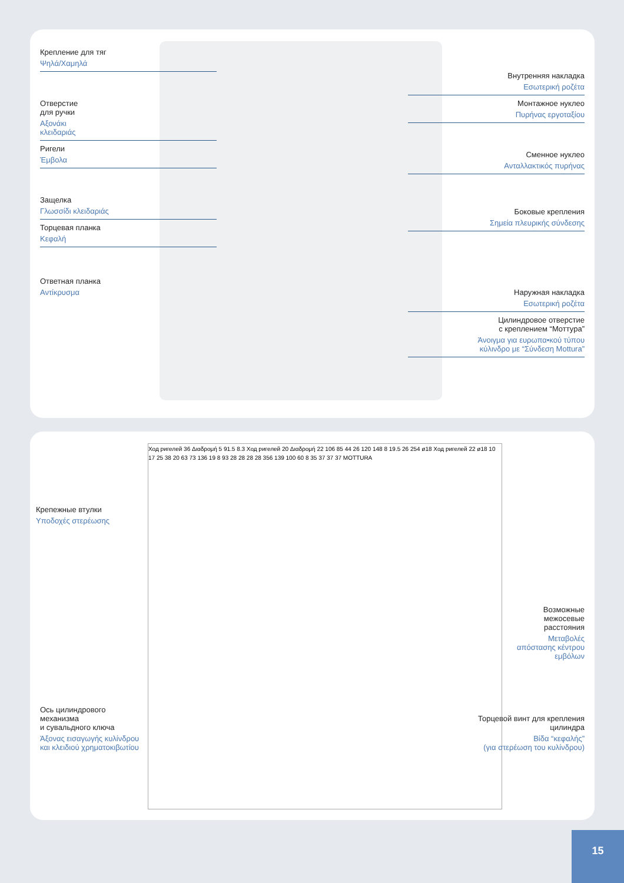Крепление для тяг
Ψηλά/Χαμηλά
Отверстие
для ручки
Αξονάκι
κλειδαριάς
Ригели
Έμβολα
Защелка
Γλωσσίδι κλειδαριάς
Торцевая планка
Κεφαλή
Ответная планка
Αντίκρυσμα
Внутренняя накладка
Εσωτερική ροζέτα
Монтажное нуклео
Πυρήνας εργοταξίου
Сменное нуклео
Ανταλλακτικός πυρήνας
Боковые крепления
Σημεία πλευρικής σύνδεσης
Наружная накладка
Εσωτερική ροζέτα
Цилиндровое отверстие
с креплением “Моттура”
Άνοιγμα για ευρωπα•κού τύπου
κύλινδρο με “Σύνδεση Mottura”
Ход ригелей 36 Διαδρομή 5 91.5 8.3 Ход ригелей 20 Διαδρομή 22 106 85 44 26 120 148 8 19.5 26 254 ø18 Ход ригелей 22 ø18 10 17 25 38 20 63 73 136 19 8 93 28 28 28 28 356 139 100 60 8 35 37 37 37 MOTTURA
Крепежные втулки
Υποδοχές στερέωσης
Ось цилиндрового
механизма
и сувальдного ключа
Άξονας εισαγωγής κυλίνδρου
και κλειδιού χρηματοκιβωτίου
Возможные
межосевые
расстояния
Μεταβολές
απόστασης κέντρου
εμβόλων
Торцевой винт для крепления
цилиндра
Βίδα “κεφαλής”
(για στερέωση του κυλίνδρου)
15